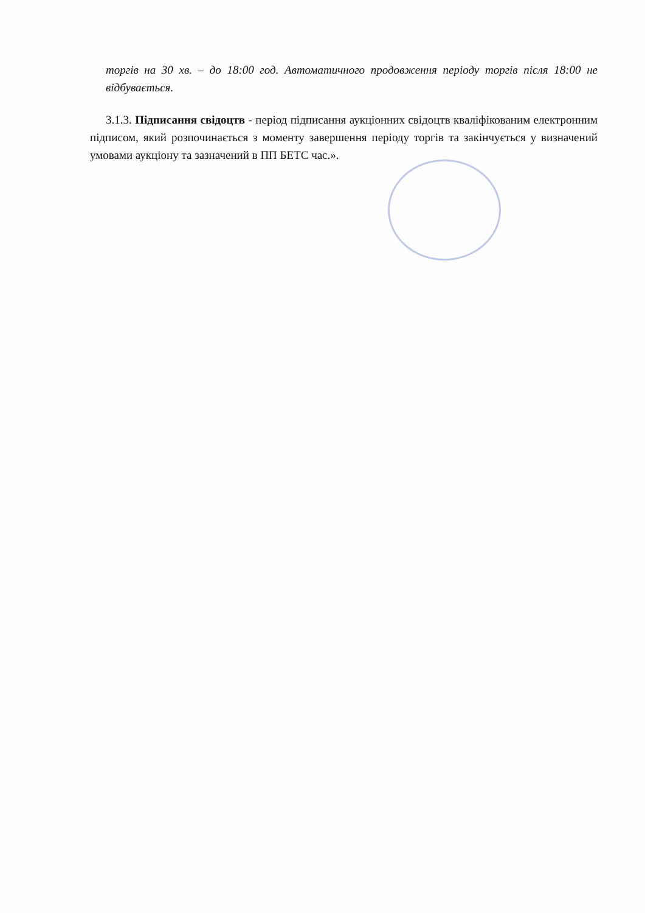торгів на 30 хв. – до 18:00 год. Автоматичного продовження періоду торгів після 18:00 не відбувається.
3.1.3. Підписання свідоцтв - період підписання аукціонних свідоцтв кваліфікованим електронним підписом, який розпочинається з моменту завершення періоду торгів та закінчується у визначений умовами аукціону та зазначений в ПП БЕТС час.».